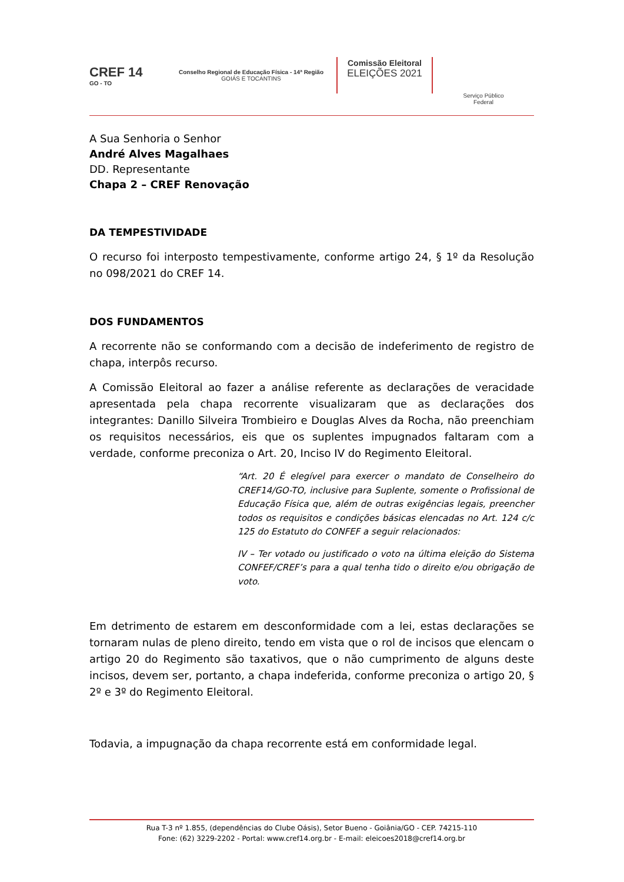CREF 14
GO - TO
Conselho Regional de Educação Física - 14ª Região
GOIÁS E TOCANTINS
Comissão Eleitoral
ELEIÇÕES 2021
Serviço Público
Federal
A Sua Senhoria o Senhor
André Alves Magalhaes
DD. Representante
Chapa 2 – CREF Renovação
DA TEMPESTIVIDADE
O recurso foi interposto tempestivamente, conforme artigo 24, § 1º da Resolução no 098/2021 do CREF 14.
DOS FUNDAMENTOS
A recorrente não se conformando com a decisão de indeferimento de registro de chapa, interpôs recurso.
A Comissão Eleitoral ao fazer a análise referente as declarações de veracidade apresentada pela chapa recorrente visualizaram que as declarações dos integrantes: Danillo Silveira Trombieiro e Douglas Alves da Rocha, não preenchiam os requisitos necessários, eis que os suplentes impugnados faltaram com a verdade, conforme preconiza o Art. 20, Inciso IV do Regimento Eleitoral.
“Art. 20 É elegível para exercer o mandato de Conselheiro do CREF14/GO-TO, inclusive para Suplente, somente o Profissional de Educação Física que, além de outras exigências legais, preencher todos os requisitos e condições básicas elencadas no Art. 124 c/c 125 do Estatuto do CONFEF a seguir relacionados:
IV – Ter votado ou justificado o voto na última eleição do Sistema CONFEF/CREF’s para a qual tenha tido o direito e/ou obrigação de voto.
Em detrimento de estarem em desconformidade com a lei, estas declarações se tornaram nulas de pleno direito, tendo em vista que o rol de incisos que elencam o artigo 20 do Regimento são taxativos, que o não cumprimento de alguns deste incisos, devem ser, portanto, a chapa indeferida, conforme preconiza o artigo 20, § 2º e 3º do Regimento Eleitoral.
Todavia, a impugnação da chapa recorrente está em conformidade legal.
Rua T-3 nº 1.855, (dependências do Clube Oásis), Setor Bueno - Goiânia/GO - CEP. 74215-110
Fone: (62) 3229-2202 - Portal: www.cref14.org.br - E-mail: eleicoes2018@cref14.org.br